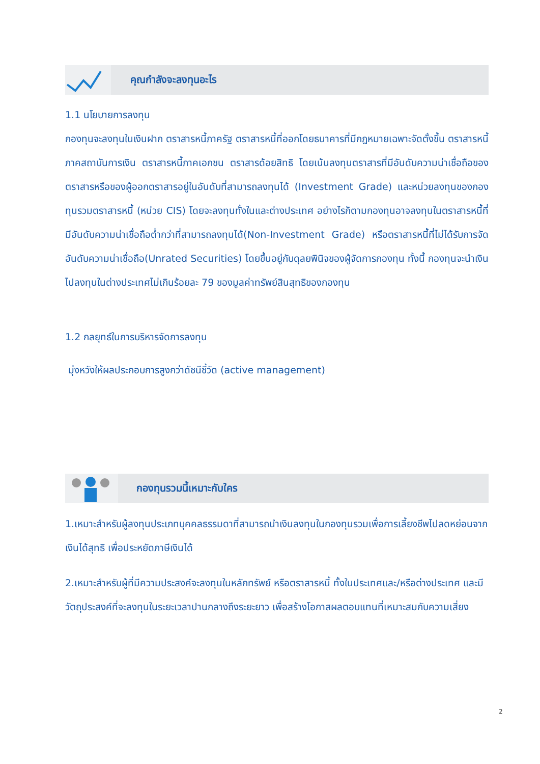คุณกำลังจะลงทุนอะไร
1.1 นโยบายการลงทุน
กองทุนจะลงทุนในเงินฝาก ตราสารหนี้ภาครัฐ ตราสารหนี้ที่ออกโดยธนาคารที่มีกฎหมายเฉพาะจัดตั้งขึ้น ตราสารหนี้ภาคสถาบันการเงิน ตราสารหนี้ภาคเอกชน ตราสารด้อยสิทธิ โดยเน้นลงทุนตราสารที่มีอันดับความน่าเชื่อถือของตราสารหรือของผู้ออกตราสารอยู่ในอันดับที่สามารถลงทุนได้ (Investment Grade) และหน่วยลงทุนของกองทุนรวมตราสารหนี้ (หน่วย CIS) โดยจะลงทุนทั้งในและต่างประเทศ อย่างไรก็ตามกองทุนอาจลงทุนในตราสารหนี้ที่มีอันดับความน่าเชื่อถือต่ำกว่าที่สามารถลงทุนได้(Non-Investment Grade) หรือตราสารหนี้ที่ไม่ได้รับการจัดอันดับความน่าเชื่อถือ(Unrated Securities) โดยขึ้นอยู่กับดุลยพินิจของผู้จัดการกองทุน ทั้งนี้ กองทุนจะนำเงินไปลงทุนในต่างประเทศไม่เกินร้อยละ 79 ของมูลค่าทรัพย์สินสุทธิของกองทุน
1.2 กลยุทธ์ในการบริหารจัดการลงทุน
มุ่งหวังให้ผลประกอบการสูงกว่าดัชนีชี้วัด (active management)
กองทุนรวมนี้เหมาะกับใคร
1.เหมาะสำหรับผู้ลงทุนประเภทบุคคลธรรมดาที่สามารถนำเงินลงทุนในกองทุนรวมเพื่อการเลี้ยงชีพไปลดหย่อนจากเงินได้สุทธิ เพื่อประหยัดภาษีเงินได้
2.เหมาะสำหรับผู้ที่มีความประสงค์จะลงทุนในหลักทรัพย์ หรือตราสารหนี้ ทั้งในประเทศและ/หรือต่างประเทศ และมีวัตถุประสงค์ที่จะลงทุนในระยะเวลาปานกลางถึงระยะยาว เพื่อสร้างโอกาสผลตอบแทนที่เหมาะสมกับความเสี่ยง
2